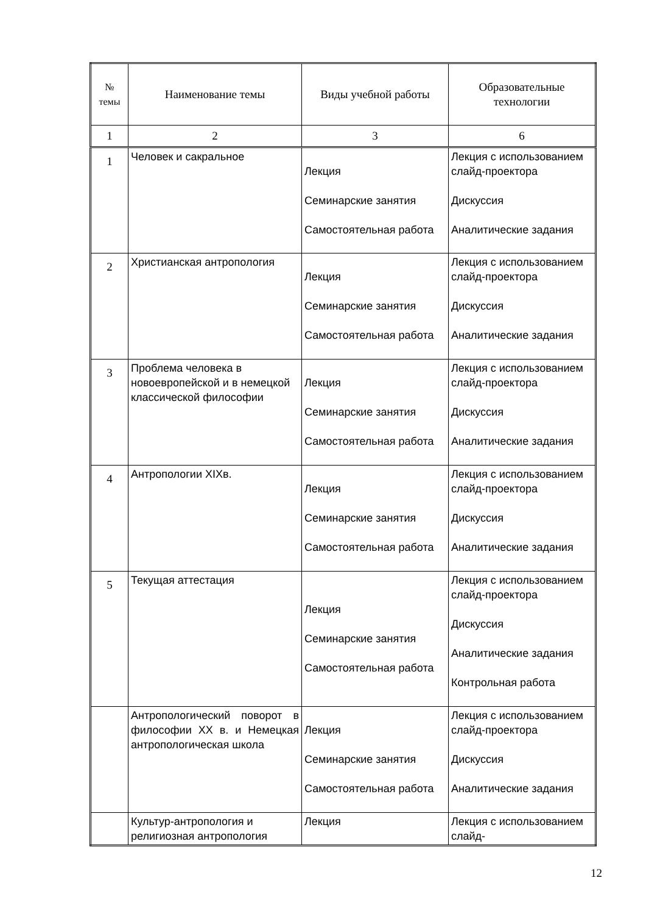| № темы | Наименование темы | Виды учебной работы | Образовательные технологии |
| --- | --- | --- | --- |
| 1 | 2 | 3 | 6 |
| 1 | Человек и сакральное | Лекция Семинарские занятия Самостоятельная работа | Лекция с использованием слайд-проектора Дискуссия Аналитические задания |
| 2 | Христианская антропология | Лекция Семинарские занятия Самостоятельная работа | Лекция с использованием слайд-проектора Дискуссия Аналитические задания |
| 3 | Проблема человека в новоевропейской и в немецкой классической философии | Лекция Семинарские занятия Самостоятельная работа | Лекция с использованием слайд-проектора Дискуссия Аналитические задания |
| 4 | Антропологии XIXв. | Лекция Семинарские занятия Самостоятельная работа | Лекция с использованием слайд-проектора Дискуссия Аналитические задания |
| 5 | Текущая аттестация | Лекция Семинарские занятия Самостоятельная работа | Лекция с использованием слайд-проектора Дискуссия Аналитические задания Контрольная работа |
| | Антропологический поворот в философии XX в. и Немецкая антропологическая школа | Лекция Семинарские занятия Самостоятельная работа | Лекция с использованием слайд-проектора Дискуссия Аналитические задания |
| | Культур-антропология и религиозная антропология | Лекция | Лекция с использованием слайд- |
12